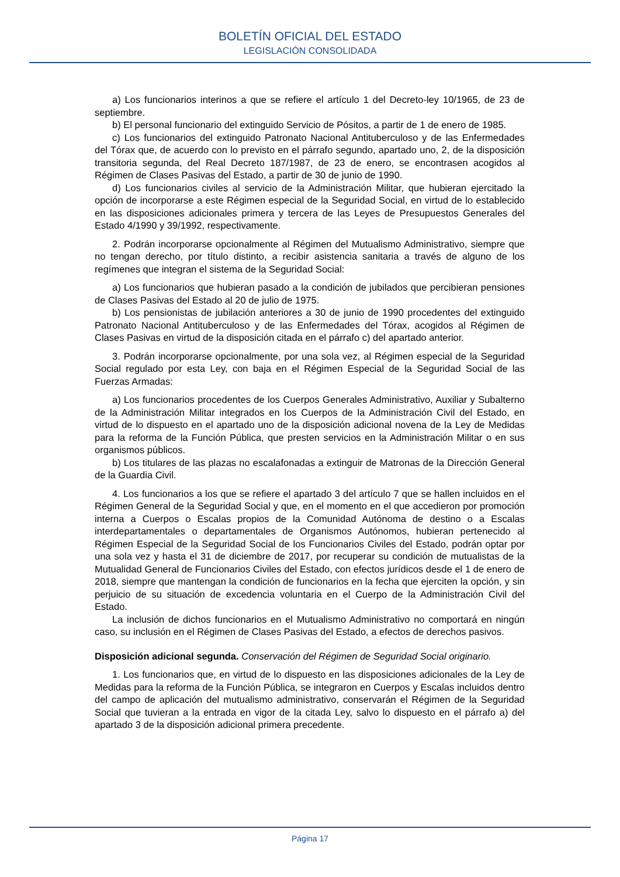BOLETÍN OFICIAL DEL ESTADO
LEGISLACIÓN CONSOLIDADA
a) Los funcionarios interinos a que se refiere el artículo 1 del Decreto-ley 10/1965, de 23 de septiembre.
b) El personal funcionario del extinguido Servicio de Pósitos, a partir de 1 de enero de 1985.
c) Los funcionarios del extinguido Patronato Nacional Antituberculoso y de las Enfermedades del Tórax que, de acuerdo con lo previsto en el párrafo segundo, apartado uno, 2, de la disposición transitoria segunda, del Real Decreto 187/1987, de 23 de enero, se encontrasen acogidos al Régimen de Clases Pasivas del Estado, a partir de 30 de junio de 1990.
d) Los funcionarios civiles al servicio de la Administración Militar, que hubieran ejercitado la opción de incorporarse a este Régimen especial de la Seguridad Social, en virtud de lo establecido en las disposiciones adicionales primera y tercera de las Leyes de Presupuestos Generales del Estado 4/1990 y 39/1992, respectivamente.
2. Podrán incorporarse opcionalmente al Régimen del Mutualismo Administrativo, siempre que no tengan derecho, por título distinto, a recibir asistencia sanitaria a través de alguno de los regímenes que integran el sistema de la Seguridad Social:
a) Los funcionarios que hubieran pasado a la condición de jubilados que percibieran pensiones de Clases Pasivas del Estado al 20 de julio de 1975.
b) Los pensionistas de jubilación anteriores a 30 de junio de 1990 procedentes del extinguido Patronato Nacional Antituberculoso y de las Enfermedades del Tórax, acogidos al Régimen de Clases Pasivas en virtud de la disposición citada en el párrafo c) del apartado anterior.
3. Podrán incorporarse opcionalmente, por una sola vez, al Régimen especial de la Seguridad Social regulado por esta Ley, con baja en el Régimen Especial de la Seguridad Social de las Fuerzas Armadas:
a) Los funcionarios procedentes de los Cuerpos Generales Administrativo, Auxiliar y Subalterno de la Administración Militar integrados en los Cuerpos de la Administración Civil del Estado, en virtud de lo dispuesto en el apartado uno de la disposición adicional novena de la Ley de Medidas para la reforma de la Función Pública, que presten servicios en la Administración Militar o en sus organismos públicos.
b) Los titulares de las plazas no escalafonadas a extinguir de Matronas de la Dirección General de la Guardia Civil.
4. Los funcionarios a los que se refiere el apartado 3 del artículo 7 que se hallen incluidos en el Régimen General de la Seguridad Social y que, en el momento en el que accedieron por promoción interna a Cuerpos o Escalas propios de la Comunidad Autónoma de destino o a Escalas interdepartamentales o departamentales de Organismos Autónomos, hubieran pertenecido al Régimen Especial de la Seguridad Social de los Funcionarios Civiles del Estado, podrán optar por una sola vez y hasta el 31 de diciembre de 2017, por recuperar su condición de mutualistas de la Mutualidad General de Funcionarios Civiles del Estado, con efectos jurídicos desde el 1 de enero de 2018, siempre que mantengan la condición de funcionarios en la fecha que ejerciten la opción, y sin perjuicio de su situación de excedencia voluntaria en el Cuerpo de la Administración Civil del Estado.
La inclusión de dichos funcionarios en el Mutualismo Administrativo no comportará en ningún caso, su inclusión en el Régimen de Clases Pasivas del Estado, a efectos de derechos pasivos.
Disposición adicional segunda. Conservación del Régimen de Seguridad Social originario.
1. Los funcionarios que, en virtud de lo dispuesto en las disposiciones adicionales de la Ley de Medidas para la reforma de la Función Pública, se integraron en Cuerpos y Escalas incluidos dentro del campo de aplicación del mutualismo administrativo, conservarán el Régimen de la Seguridad Social que tuvieran a la entrada en vigor de la citada Ley, salvo lo dispuesto en el párrafo a) del apartado 3 de la disposición adicional primera precedente.
Página 17